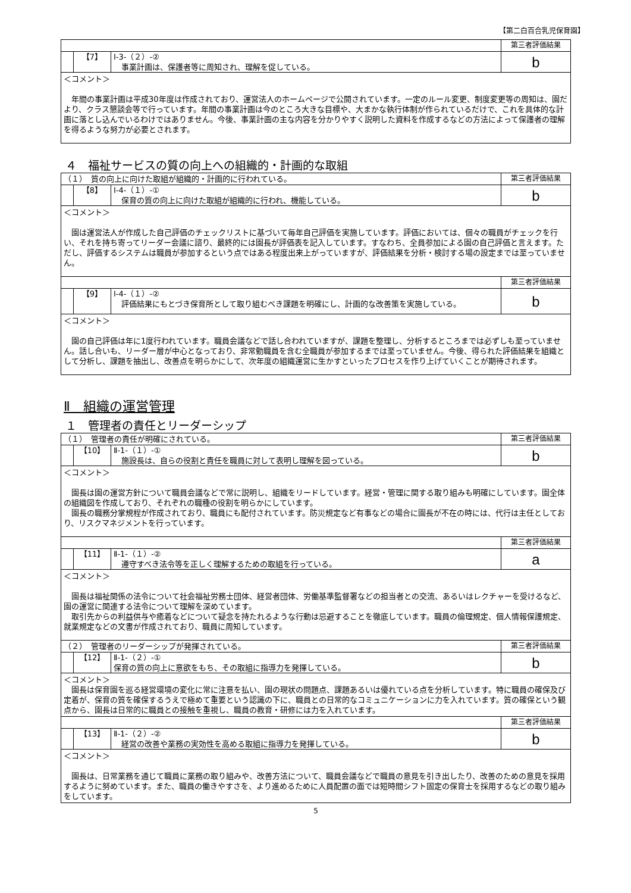【第二白百合乳児保育園】
| | 第三者評価結果 |
| 【7】 Ⅰ-3-（２）-② 事業計画は、保護者等に周知され、理解を促している。 | b |
| ＜コメント＞ 年間の事業計画は平成30年度は作成されており、運営法人のホームページで公開されています。一定のルール変更、制度変更等の周知は、園だより、クラス懇談会等で行っています。年間の事業計画は今のところ大きな目標や、大まかな執行体制が作られているだけで、これを具体的な計画に落とし込んでいるわけではありません。今後、事業計画の主な内容を分かりやすく説明した資料を作成するなどの方法によって保護者の理解を得るような努力が必要とされます。 | |
４　福祉サービスの質の向上への組織的・計画的な取組
| （１） 質の向上に向けた取組が組織的・計画的に行われている。 | 第三者評価結果 |
| 【8】 Ⅰ-4-（１）-① 保育の質の向上に向けた取組が組織的に行われ、機能している。 | b |
| ＜コメント＞ 園は運営法人が作成した自己評価のチェックリストに基づいて毎年自己評価を実施しています。評価においては、個々の職員がチェックを行い、それを持ち寄ってリーダー会議に諮り、最終的には園長が評価表を記入しています。すなわち、全員参加による園の自己評価と言えます。ただし、評価するシステムは職員が参加するという点ではある程度出来上がっていますが、評価結果を分析・検討する場の設定までは至っていません。 | |
| | 第三者評価結果 |
| 【9】 Ⅰ-4-（１）-② 評価結果にもとづき保育所として取り組むべき課題を明確にし、計画的な改善策を実施している。 | b |
| ＜コメント＞ 園の自己評価は年に1度行われています。職員会議などで話し合われていますが、課題を整理し、分析するところまでは必ずしも至っていません。話し合いも、リーダー層が中心となっており、非常勤職員を含む全職員が参加するまでは至っていません。今後、得られた評価結果を組織として分析し、課題を抽出し、改善点を明らかにして、次年度の組織運営に生かすといったプロセスを作り上げていくことが期待されます。 | |
Ⅱ　組織の運営管理
１　管理者の責任とリーダーシップ
| （１） 管理者の責任が明確にされている。 | 第三者評価結果 |
| 【10】 Ⅱ-1-（１）-① 施設長は、自らの役割と責任を職員に対して表明し理解を図っている。 | b |
| ＜コメント＞ 園長は園の運営方針について職員会議などで常に説明し、組織をリードしています。経営・管理に関する取り組みも明確にしています。園全体の組織図を作成しており、それぞれの職種の役割を明らかにしています。 園長の職務分掌規程が作成されており、職員にも配付されています。防災規定など有事などの場合に園長が不在の時には、代行は主任としており、リスクマネジメントを行っています。 | |
| | 第三者評価結果 |
| 【11】 Ⅱ-1-（１）-② 遵守すべき法令等を正しく理解するための取組を行っている。 | a |
| ＜コメント＞ 園長は福祉関係の法令について社会福祉労務士団体、経営者団体、労働基準監督署などの担当者との交流、あるいはレクチャーを受けるなど、園の運営に関連する法令について理解を深めています。 取引先からの利益供与や癒着などについて疑念を持たれるような行動は忌避することを徹底しています。職員の倫理規定、個人情報保護規定、就業規定などの文書が作成されており、職員に周知しています。 | |
| （２） 管理者のリーダーシップが発揮されている。 | 第三者評価結果 |
| 【12】 Ⅱ-1-（２）-① 保育の質の向上に意欲をもち、その取組に指導力を発揮している。 | b |
| ＜コメント＞ 園長は保育園を巡る経営環境の変化に常に注意を払い、園の現状の問題点、課題あるいは優れている点を分析しています。特に職員の確保及び定着が、保育の質を確保するうえで極めて重要という認識の下に、職員との日常的なコミュニケーションに力を入れています。質の確保という観点から、園長は日常的に職員との接触を重視し、職員の教育・研修には力を入れています。 | |
| | 第三者評価結果 |
| 【13】 Ⅱ-1-（２）-② 経営の改善や業務の実効性を高める取組に指導力を発揮している。 | b |
| ＜コメント＞ 園長は、日常業務を通じて職員に業務の取り組みや、改善方法について、職員会議などで職員の意見を引き出したり、改善のための意見を採用するように努めています。また、職員の働きやすさを、より進めるために人員配置の面では短時間シフト固定の保育士を採用するなどの取り組みをしています。 | |
5